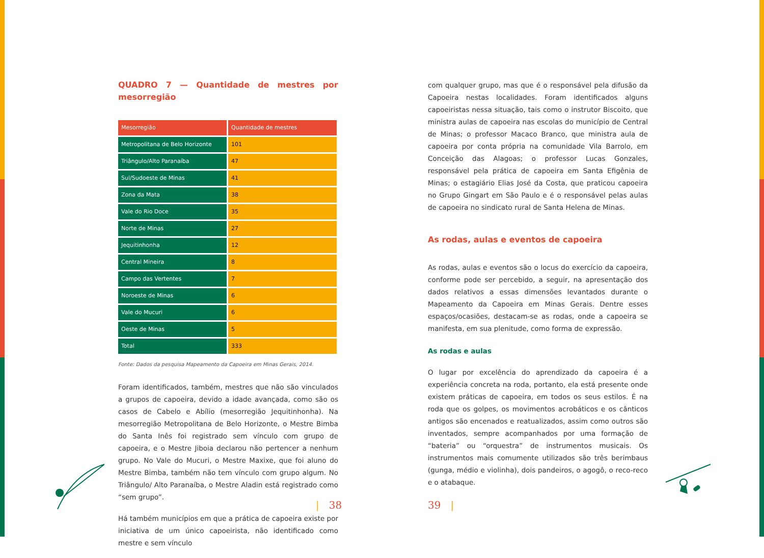QUADRO 7 — Quantidade de mestres por mesorregião
| Mesorregião | Quantidade de mestres |
| --- | --- |
| Metropolitana de Belo Horizonte | 101 |
| Triângulo/Alto Paranaíba | 47 |
| Sul/Sudoeste de Minas | 41 |
| Zona da Mata | 38 |
| Vale do Rio Doce | 35 |
| Norte de Minas | 27 |
| Jequitinhonha | 12 |
| Central Mineira | 8 |
| Campo das Vertentes | 7 |
| Noroeste de Minas | 6 |
| Vale do Mucuri | 6 |
| Oeste de Minas | 5 |
| Total | 333 |
Fonte: Dados da pesquisa Mapeamento da Capoeira em Minas Gerais, 2014.
Foram identificados, também, mestres que não são vinculados a grupos de capoeira, devido a idade avançada, como são os casos de Cabelo e Abílio (mesorregião Jequitinhonha). Na mesorregião Metropolitana de Belo Horizonte, o Mestre Bimba do Santa Inês foi registrado sem vínculo com grupo de capoeira, e o Mestre Jiboia declarou não pertencer a nenhum grupo. No Vale do Mucuri, o Mestre Maxixe, que foi aluno do Mestre Bimba, também não tem vínculo com grupo algum. No Triângulo/ Alto Paranaíba, o Mestre Aladin está registrado como “sem grupo”.
Há também municípios em que a prática de capoeira existe por iniciativa de um único capoeirista, não identificado como mestre e sem vínculo
com qualquer grupo, mas que é o responsável pela difusão da Capoeira nestas localidades. Foram identificados alguns capoeiristas nessa situação, tais como o instrutor Biscoito, que ministra aulas de capoeira nas escolas do município de Central de Minas; o professor Macaco Branco, que ministra aula de capoeira por conta própria na comunidade Vila Barrolo, em Conceição das Alagoas; o professor Lucas Gonzales, responsável pela prática de capoeira em Santa Efigênia de Minas; o estagiário Elias José da Costa, que praticou capoeira no Grupo Gingart em São Paulo e é o responsável pelas aulas de capoeira no sindicato rural de Santa Helena de Minas.
As rodas, aulas e eventos de capoeira
As rodas, aulas e eventos são o locus do exercício da capoeira, conforme pode ser percebido, a seguir, na apresentação dos dados relativos a essas dimensões levantados durante o Mapeamento da Capoeira em Minas Gerais. Dentre esses espaços/ocasiões, destacam-se as rodas, onde a capoeira se manifesta, em sua plenitude, como forma de expressão.
As rodas e aulas
O lugar por excelência do aprendizado da capoeira é a experiência concreta na roda, portanto, ela está presente onde existem práticas de capoeira, em todos os seus estilos. É na roda que os golpes, os movimentos acrobáticos e os cânticos antigos são encenados e reatualizados, assim como outros são inventados, sempre acompanhados por uma formação de “bateria” ou “orquestra” de instrumentos musicais. Os instrumentos mais comumente utilizados são três berimbaus (gunga, médio e violinha), dois pandeiros, o agogô, o reco-reco e o atabaque.
| 38 39 |